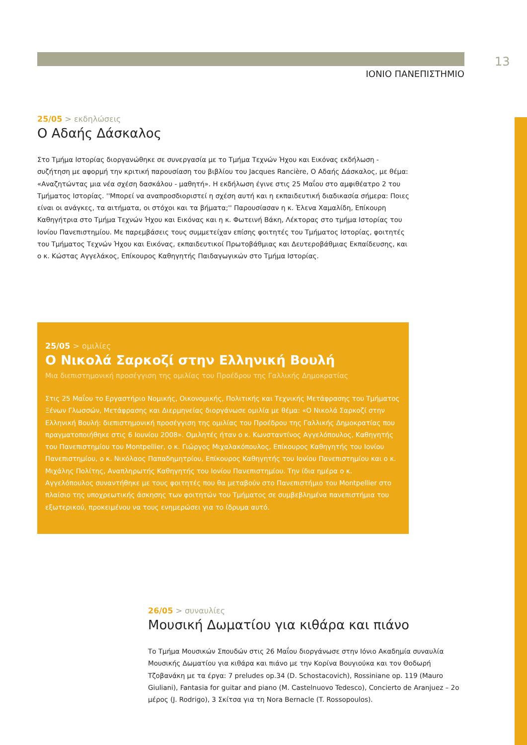13
ΙΟΝΙΟ ΠΑΝΕΠΙΣΤΗΜΙΟ
25/05 > εκδηλώσεις
Ο Αδαής Δάσκαλος
Στο Τμήμα Ιστορίας διοργανώθηκε σε συνεργασία με το Τμήμα Τεχνών Ήχου και Εικόνας εκδήλωση - συζήτηση με αφορμή την κριτική παρουσίαση του βιβλίου του Jacques Rancière, Ο Αδαής Δάσκαλος, με θέμα: «Αναζητώντας μια νέα σχέση δασκάλου - μαθητή». Η εκδήλωση έγινε στις 25 Μαΐου στο αμφιθέατρο 2 του Τμήματος Ιστορίας. ''Μπορεί να αναπροσδιοριστεί η σχέση αυτή και η εκπαιδευτική διαδικασία σήμερα: Ποιες είναι οι ανάγκες, τα αιτήματα, οι στόχοι και τα βήματα;'' Παρουσίασαν η κ. Έλενα Χαμαλίδη, Επίκουρη Καθηγήτρια στο Τμήμα Τεχνών Ήχου και Εικόνας και η κ. Φωτεινή Βάκη, Λέκτορας στο τμήμα Ιστορίας του Ιονίου Πανεπιστημίου. Με παρεμβάσεις τους συμμετείχαν επίσης φοιτητές του Τμήματος Ιστορίας, φοιτητές του Τμήματος Τεχνών Ήχου και Εικόνας, εκπαιδευτικοί Πρωτοβάθμιας και Δευτεροβάθμιας Εκπαίδευσης, και ο κ. Κώστας Αγγελάκος, Επίκουρος Καθηγητής Παιδαγωγικών στο Τμήμα Ιστορίας.
25/05 > ομιλίες
Ο Νικολά Σαρκοζί στην Ελληνική Βουλή
Μια διεπιστημονική προσέγγιση της ομιλίας του Προέδρου της Γαλλικής Δημοκρατίας
Στις 25 Μαΐου το Εργαστήριο Νομικής, Οικονομικής, Πολιτικής και Τεχνικής Μετάφρασης του Τμήματος Ξένων Γλωσσών, Μετάφρασης και Διερμηνείας διοργάνωσε ομιλία με θέμα: «Ο Νικολά Σαρκοζί στην Ελληνική Βουλή: διεπιστημονική προσέγγιση της ομιλίας του Προέδρου της Γαλλικής Δημοκρατίας που πραγματοποιήθηκε στις 6 Ιουνίου 2008». Ομιλητές ήταν ο κ. Κωνσταντίνος Αγγελόπουλος, Καθηγητής του Πανεπιστημίου του Montpellier, ο κ. Γιώργος Μιχαλακόπουλος, Επίκουρος Καθηγητής του Ιονίου Πανεπιστημίου, ο κ. Νικόλαος Παπαδημητρίου, Επίκουρος Καθηγητής του Ιονίου Πανεπιστημίου και ο κ. Μιχάλης Πολίτης, Αναπληρωτής Καθηγητής του Ιονίου Πανεπιστημίου. Την ίδια ημέρα ο κ. Αγγελόπουλος συναντήθηκε με τους φοιτητές που θα μεταβούν στο Πανεπιστήμιο του Montpellier στο πλαίσιο της υποχρεωτικής άσκησης των φοιτητών του Τμήματος σε συμβεβλημένα πανεπιστήμια του εξωτερικού, προκειμένου να τους ενημερώσει για το ίδρυμα αυτό.
26/05 > συναυλίες
Μουσική Δωματίου για κιθάρα και πιάνο
Το Τμήμα Μουσικών Σπουδών στις 26 Μαΐου διοργάνωσε στην Ιόνιο Ακαδημία συναυλία Μουσικής Δωματίου για κιθάρα και πιάνο με την Κορίνα Βουγιούκα και τον Θοδωρή Τζοβανάκη με τα έργα: 7 preludes op.34 (D. Schostacovich), Rossiniane op. 119 (Mauro Giuliani), Fantasia for guitar and piano (M. Castelnuovo Tedesco), Concierto de Aranjuez – 2ο μέρος (J. Rodrigo), 3 Σκίτσα για τη Nora Bernacle (T. Rossopoulos).